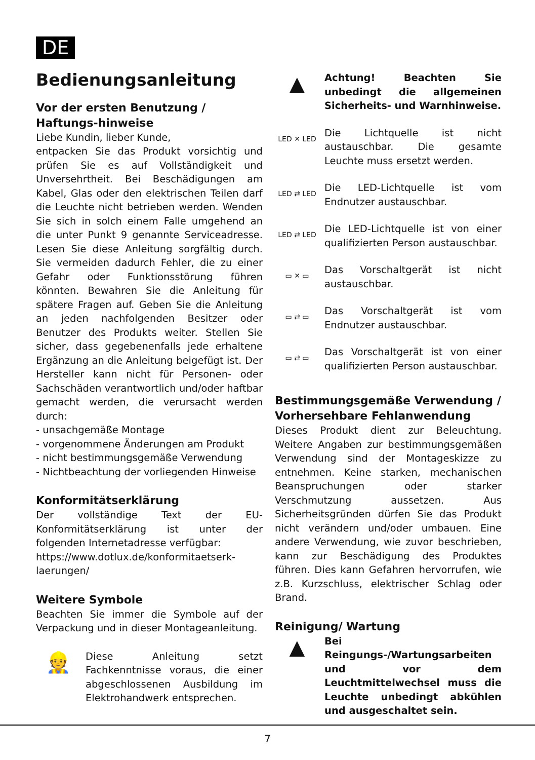DE
Bedienungsanleitung
Vor der ersten Benutzung / Haftungs-hinweise
Liebe Kundin, lieber Kunde,
entpacken Sie das Produkt vorsichtig und prüfen Sie es auf Vollständigkeit und Unversehrtheit. Bei Beschädigungen am Kabel, Glas oder den elektrischen Teilen darf die Leuchte nicht betrieben werden. Wenden Sie sich in solch einem Falle umgehend an die unter Punkt 9 genannte Serviceadresse. Lesen Sie diese Anleitung sorgfältig durch. Sie vermeiden dadurch Fehler, die zu einer Gefahr oder Funktionsstörung führen könnten. Bewahren Sie die Anleitung für spätere Fragen auf. Geben Sie die Anleitung an jeden nachfolgenden Besitzer oder Benutzer des Produkts weiter. Stellen Sie sicher, dass gegebenenfalls jede erhaltene Ergänzung an die Anleitung beigefügt ist. Der Hersteller kann nicht für Personen- oder Sachschäden verantwortlich und/oder haftbar gemacht werden, die verursacht werden durch:
- unsachgemäße Montage
- vorgenommene Änderungen am Produkt
- nicht bestimmungsgemäße Verwendung
- Nichtbeachtung der vorliegenden Hinweise
Konformitätserklärung
Der vollständige Text der EU-Konformitätserklärung ist unter der folgenden Internetadresse verfügbar:
https://www.dotlux.de/konformitaetserk-laerungen/
Weitere Symbole
Beachten Sie immer die Symbole auf der Verpackung und in dieser Montageanleitung.
👷
Diese Anleitung setzt Fachkenntnisse voraus, die einer abgeschlossenen Ausbildung im Elektrohandwerk entsprechen.
▲
Achtung! Beachten Sie unbedingt die allgemeinen Sicherheits- und Warnhinweise.
LED ✕ LED
Die Lichtquelle ist nicht austauschbar. Die gesamte Leuchte muss ersetzt werden.
LED ⇄ LED
Die LED-Lichtquelle ist vom Endnutzer austauschbar.
LED ⇄ LED
Die LED-Lichtquelle ist von einer qualifizierten Person austauschbar.
▭ ✕ ▭
Das Vorschaltgerät ist nicht austauschbar.
▭ ⇄ ▭
Das Vorschaltgerät ist vom Endnutzer austauschbar.
▭ ⇄ ▭
Das Vorschaltgerät ist von einer qualifizierten Person austauschbar.
Bestimmungsgemäße Verwendung / Vorhersehbare Fehlanwendung
Dieses Produkt dient zur Beleuchtung. Weitere Angaben zur bestimmungsgemäßen Verwendung sind der Montageskizze zu entnehmen. Keine starken, mechanischen Beanspruchungen oder starker Verschmutzung aussetzen. Aus Sicherheitsgründen dürfen Sie das Produkt nicht verändern und/oder umbauen. Eine andere Verwendung, wie zuvor beschrieben, kann zur Beschädigung des Produktes führen. Dies kann Gefahren hervorrufen, wie z.B. Kurzschluss, elektrischer Schlag oder Brand.
Reinigung/ Wartung
▲
Bei Reingungs-/Wartungsarbeiten und vor dem Leuchtmittelwechsel muss die Leuchte unbedingt abkühlen und ausgeschaltet sein.
7